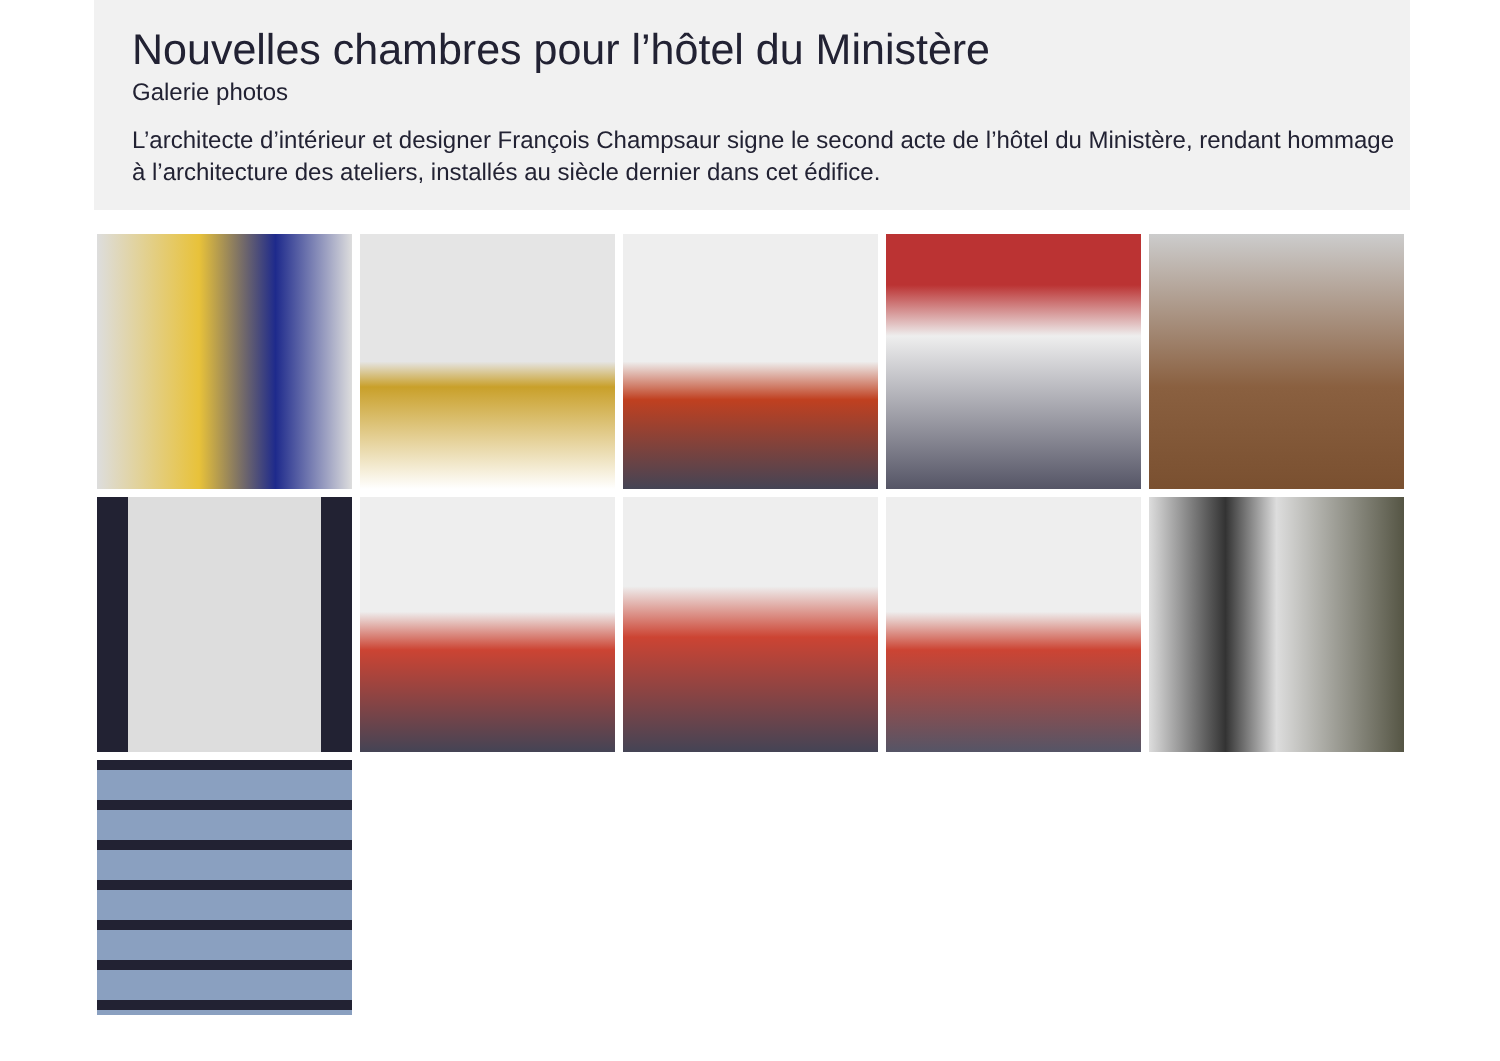Nouvelles chambres pour l’hôtel du Ministère
Galerie photos
L’architecte d’intérieur et designer François Champsaur signe le second acte de l’hôtel du Ministère, rendant hommage à l’architecture des ateliers, installés au siècle dernier dans cet édifice.